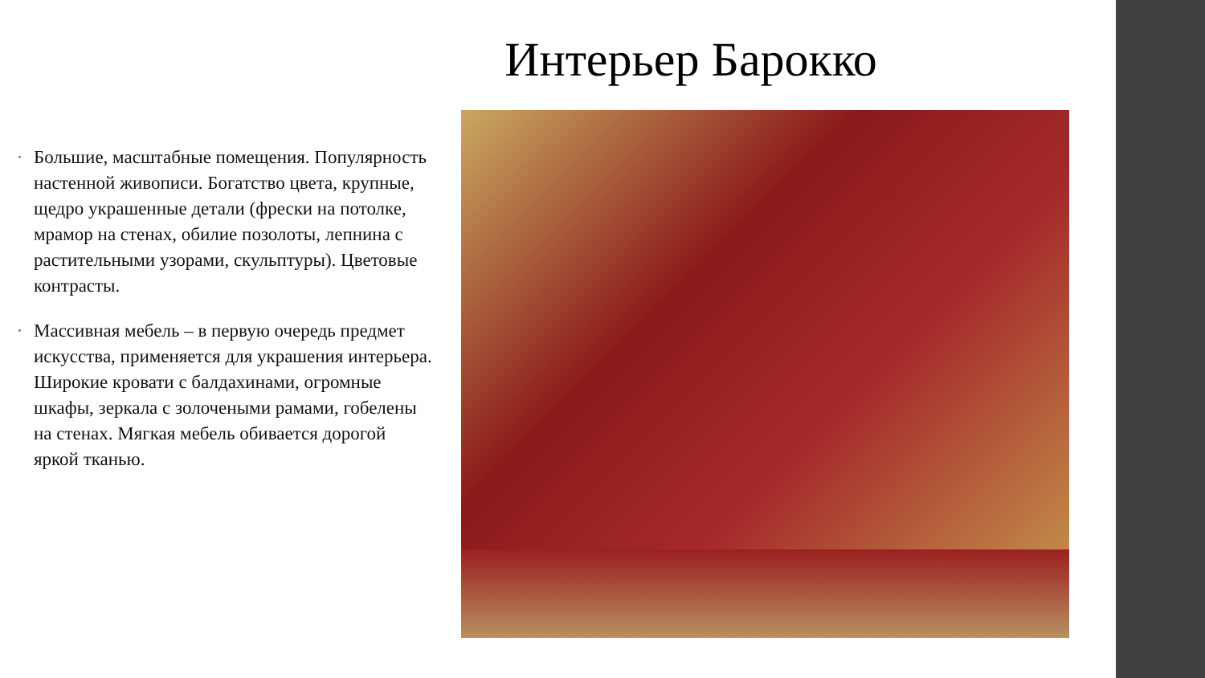Интерьер Барокко
• Большие, масштабные помещения. Популярность настенной живописи. Богатство цвета, крупные, щедро украшенные детали (фрески на потолке, мрамор на стенах, обилие позолоты, лепнина с растительными узорами, скульптуры). Цветовые контрасты.
• Массивная мебель – в первую очередь предмет искусства, применяется для украшения интерьера. Широкие кровати с балдахинами, огромные шкафы, зеркала с золочеными рамами, гобелены на стенах. Мягкая мебель обивается дорогой яркой тканью.